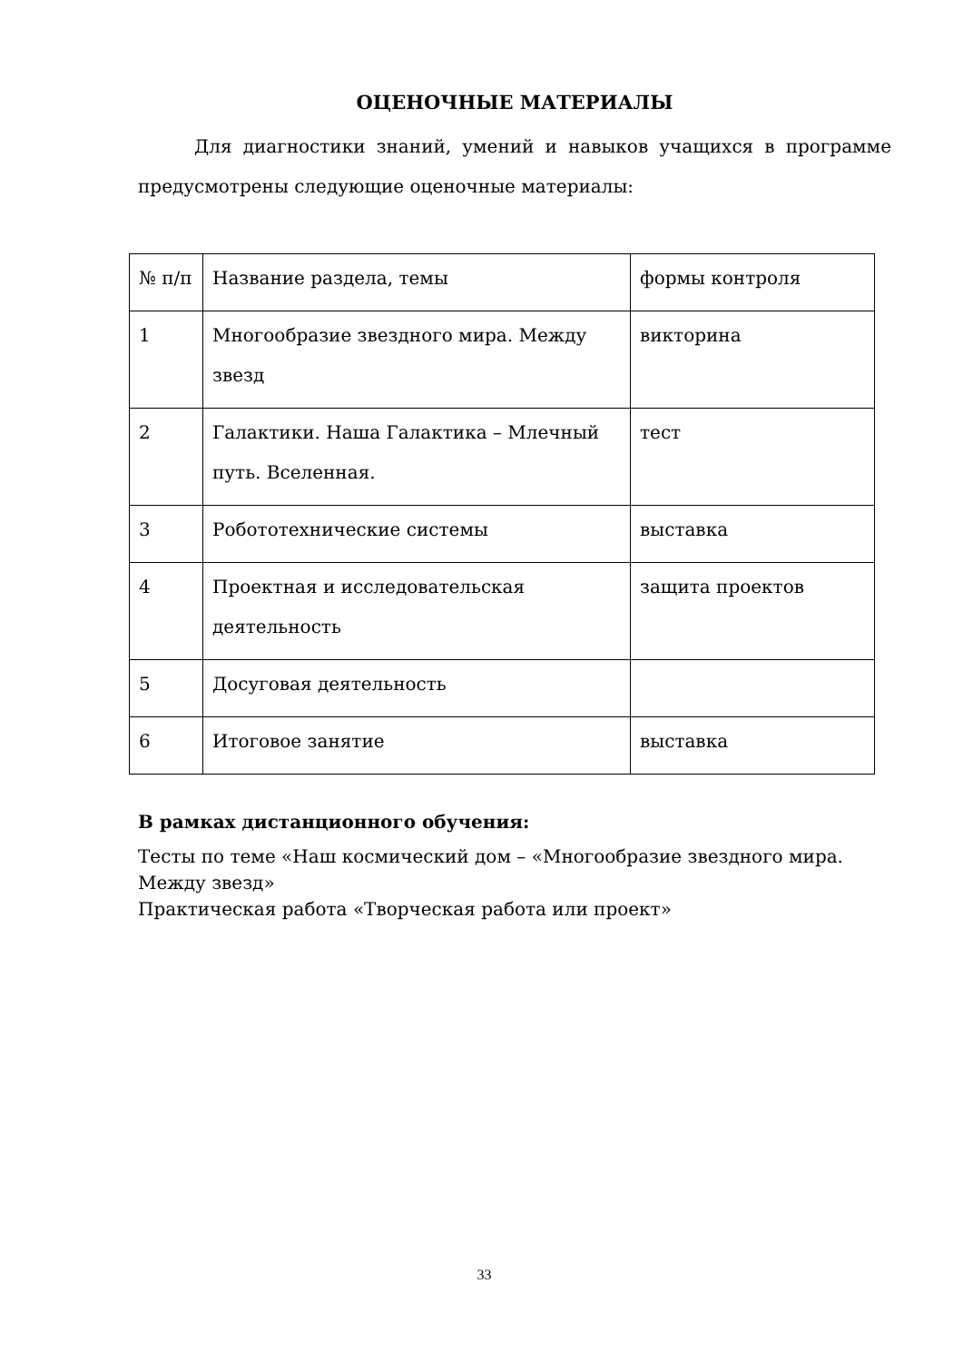ОЦЕНОЧНЫЕ МАТЕРИАЛЫ
Для диагностики знаний, умений и навыков учащихся в программе предусмотрены следующие оценочные материалы:
| № п/п | Название раздела, темы | формы контроля |
| 1 | Многообразие звездного мира. Между звезд | викторина |
| 2 | Галактики. Наша Галактика – Млечный путь. Вселенная. | тест |
| 3 | Робототехнические системы | выставка |
| 4 | Проектная и исследовательская деятельность | защита проектов |
| 5 | Досуговая деятельность | |
| 6 | Итоговое занятие | выставка |
В рамках дистанционного обучения:
Тесты по теме «Наш космический дом – «Многообразие звездного мира. Между звезд»
Практическая работа «Творческая работа или проект»
33